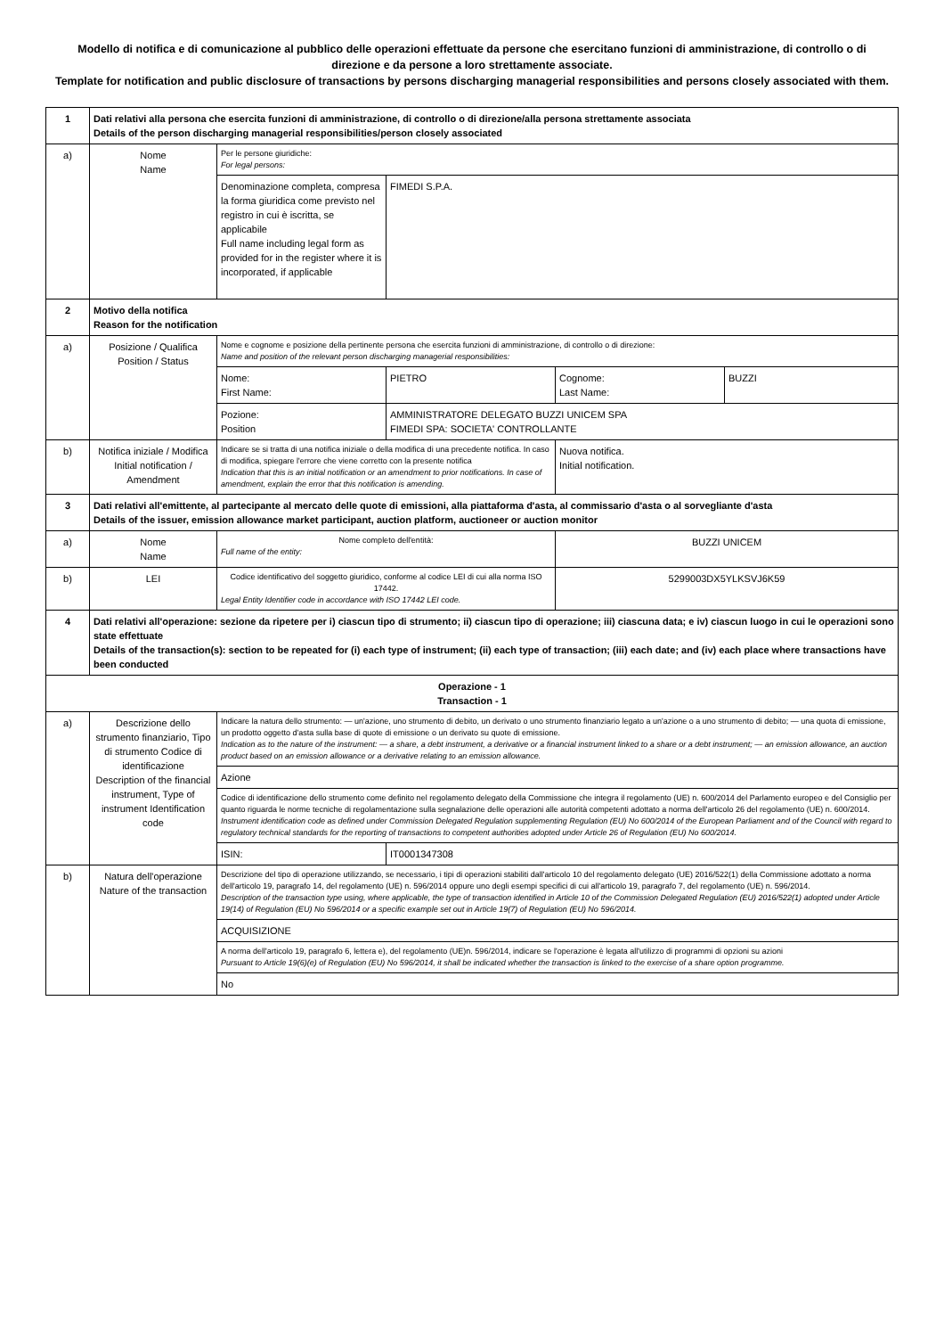Modello di notifica e di comunicazione al pubblico delle operazioni effettuate da persone che esercitano funzioni di amministrazione, di controllo o di direzione e da persone a loro strettamente associate.
Template for notification and public disclosure of transactions by persons discharging managerial responsibilities and persons closely associated with them.
| 1 | Dati relativi alla persona che esercita funzioni di amministrazione, di controllo o di direzione/alla persona strettamente associata Details of the person discharging managerial responsibilities/person closely associated | | | | |
| a) | Nome Name | Per le persone giuridiche: For legal persons: | | | |
| | | Denominazione completa, compresa la forma giuridica come previsto nel registro in cui è iscritta, se applicabile Full name including legal form as provided for in the register where it is incorporated, if applicable | FIMEDI S.P.A. | | |
| 2 | Motivo della notifica Reason for the notification | | | | |
| a) | Posizione / Qualifica Position / Status | Nome e cognome e posizione della pertinente persona che esercita funzioni di amministrazione, di controllo o di direzione: Name and position of the relevant person discharging managerial responsibilities: | | | |
| | | Nome: First Name: | PIETRO | Cognome: Last Name: | BUZZI |
| | | Pozione: Position | AMMINISTRATORE DELEGATO BUZZI UNICEM SPA FIMEDI SPA: SOCIETA' CONTROLLANTE | | |
| b) | Notifica iniziale / Modifica Initial notification / Amendment | Indicare se si tratta di una notifica iniziale o della modifica di una precedente notifica. In caso di modifica, spiegare l'errore che viene corretto con la presente notifica Indication that this is an initial notification or an amendment to prior notifications. In case of amendment, explain the error that this notification is amending. | | Nuova notifica. Initial notification. | |
| 3 | Dati relativi all'emittente, al partecipante al mercato delle quote di emissioni, alla piattaforma d'asta, al commissario d'asta o al sorvegliante d'asta Details of the issuer, emission allowance market participant, auction platform, auctioneer or auction monitor | | | | |
| a) | Nome Name | Nome completo dell'entità: Full name of the entity: | | BUZZI UNICEM | |
| b) | LEI | Codice identificativo del soggetto giuridico, conforme al codice LEI di cui alla norma ISO 17442. Legal Entity Identifier code in accordance with ISO 17442 LEI code. | | 5299003DX5YLKSVJ6K59 | |
| 4 | Dati relativi all'operazione: sezione da ripetere per i) ciascun tipo di strumento; ii) ciascun tipo di operazione; iii) ciascuna data; e iv) ciascun luogo in cui le operazioni sono state effettuate Details of the transaction(s): section to be repeated for (i) each type of instrument; (ii) each type of transaction; (iii) each date; and (iv) each place where transactions have been conducted | | | | |
| Operazione - 1 Transaction - 1 | | | | | |
| a) | Descrizione dello strumento finanziario, Tipo di strumento Codice di identificazione Description of the financial instrument, Type of instrument Identification code | Indicare la natura dello strumento: — un'azione, uno strumento di debito, un derivato o uno strumento finanziario legato a un'azione o a uno strumento di debito; — una quota di emissione, un prodotto oggetto d'asta sulla base di quote di emissione o un derivato su quote di emissione. Indication as to the nature of the instrument: — a share, a debt instrument, a derivative or a financial instrument linked to a share or a debt instrument; — an emission allowance, an auction product based on an emission allowance or a derivative relating to an emission allowance. | | | |
| | | Azione | | | |
| | | Codice di identificazione dello strumento come definito nel regolamento delegato della Commissione che integra il regolamento (UE) n. 600/2014 del Parlamento europeo e del Consiglio per quanto riguarda le norme tecniche di regolamentazione sulla segnalazione delle operazioni alle autorità competenti adottato a norma dell'articolo 26 del regolamento (UE) n. 600/2014. Instrument identification code as defined under Commission Delegated Regulation supplementing Regulation (EU) No 600/2014 of the European Parliament and of the Council with regard to regulatory technical standards for the reporting of transactions to competent authorities adopted under Article 26 of Regulation (EU) No 600/2014. | | | |
| | | ISIN: | IT0001347308 | | |
| b) | Natura dell'operazione Nature of the transaction | Descrizione del tipo di operazione utilizzando, se necessario, i tipi di operazioni stabiliti dall'articolo 10 del regolamento delegato (UE) 2016/522(1) della Commissione adottato a norma dell'articolo 19, paragrafo 14, del regolamento (UE) n. 596/2014 oppure uno degli esempi specifici di cui all'articolo 19, paragrafo 7, del regolamento (UE) n. 596/2014. Description of the transaction type using, where applicable, the type of transaction identified in Article 10 of the Commission Delegated Regulation (EU) 2016/522(1) adopted under Article 19(14) of Regulation (EU) No 596/2014 or a specific example set out in Article 19(7) of Regulation (EU) No 596/2014. | | | |
| | | ACQUISIZIONE | | | |
| | | A norma dell'articolo 19, paragrafo 6, lettera e), del regolamento (UE)n. 596/2014, indicare se l'operazione è legata all'utilizzo di programmi di opzioni su azioni Pursuant to Article 19(6)(e) of Regulation (EU) No 596/2014, it shall be indicated whether the transaction is linked to the exercise of a share option programme. | | | |
| | | No | | | |